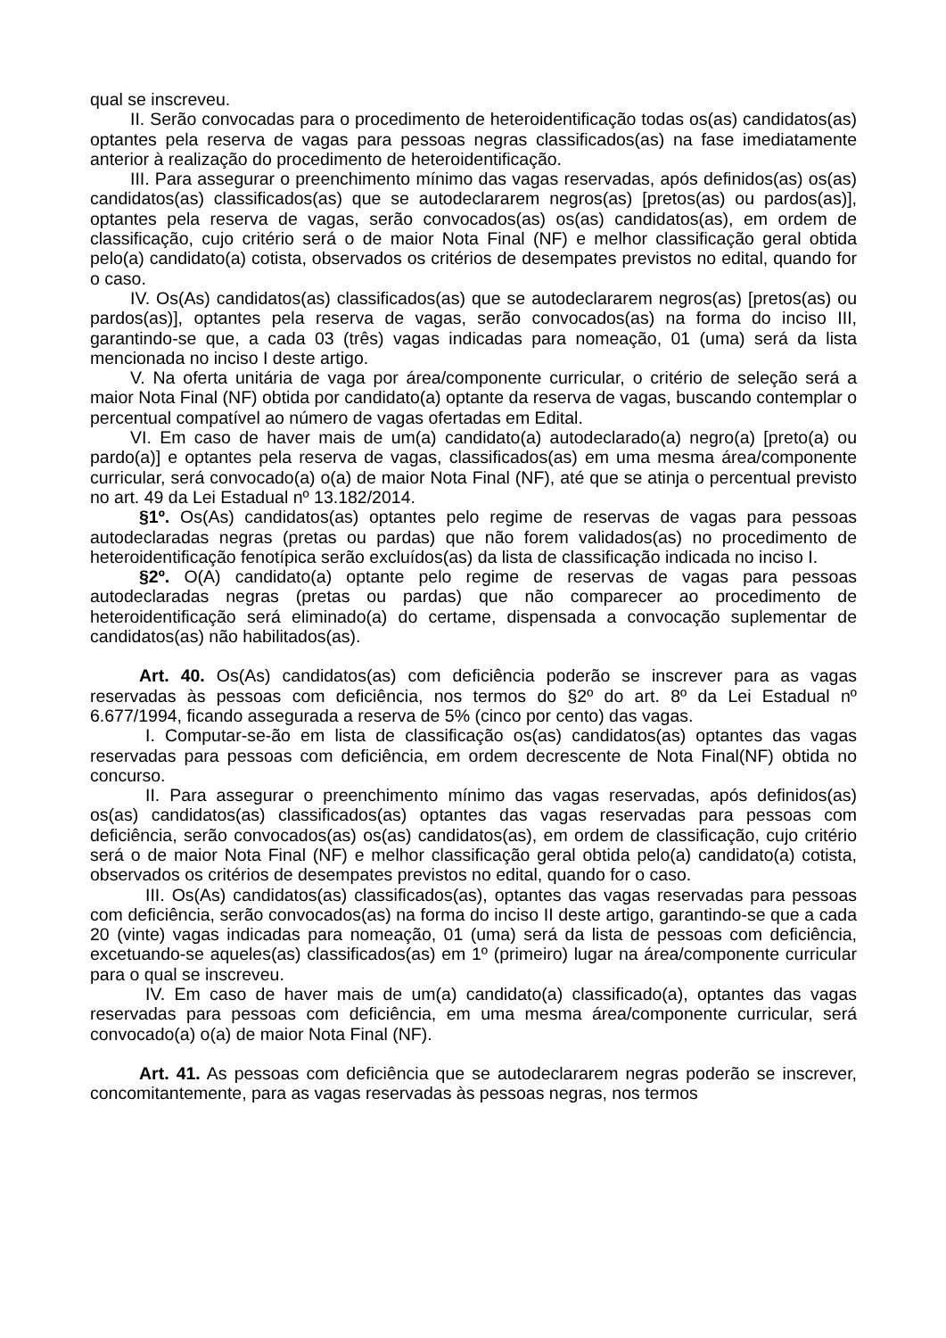qual se inscreveu.
II. Serão convocadas para o procedimento de heteroidentificação todas os(as) candidatos(as) optantes pela reserva de vagas para pessoas negras classificados(as) na fase imediatamente anterior à realização do procedimento de heteroidentificação.
III. Para assegurar o preenchimento mínimo das vagas reservadas, após definidos(as) os(as) candidatos(as) classificados(as) que se autodeclararem negros(as) [pretos(as) ou pardos(as)], optantes pela reserva de vagas, serão convocados(as) os(as) candidatos(as), em ordem de classificação, cujo critério será o de maior Nota Final (NF) e melhor classificação geral obtida pelo(a) candidato(a) cotista, observados os critérios de desempates previstos no edital, quando for o caso.
IV. Os(As) candidatos(as) classificados(as) que se autodeclararem negros(as) [pretos(as) ou pardos(as)], optantes pela reserva de vagas, serão convocados(as) na forma do inciso III, garantindo-se que, a cada 03 (três) vagas indicadas para nomeação, 01 (uma) será da lista mencionada no inciso I deste artigo.
V. Na oferta unitária de vaga por área/componente curricular, o critério de seleção será a maior Nota Final (NF) obtida por candidato(a) optante da reserva de vagas, buscando contemplar o percentual compatível ao número de vagas ofertadas em Edital.
VI. Em caso de haver mais de um(a) candidato(a) autodeclarado(a) negro(a) [preto(a) ou pardo(a)] e optantes pela reserva de vagas, classificados(as) em uma mesma área/componente curricular, será convocado(a) o(a) de maior Nota Final (NF), até que se atinja o percentual previsto no art. 49 da Lei Estadual nº 13.182/2014.
§1º. Os(As) candidatos(as) optantes pelo regime de reservas de vagas para pessoas autodeclaradas negras (pretas ou pardas) que não forem validados(as) no procedimento de heteroidentificação fenotípica serão excluídos(as) da lista de classificação indicada no inciso I.
§2º. O(A) candidato(a) optante pelo regime de reservas de vagas para pessoas autodeclaradas negras (pretas ou pardas) que não comparecer ao procedimento de heteroidentificação será eliminado(a) do certame, dispensada a convocação suplementar de candidatos(as) não habilitados(as).
Art. 40. Os(As) candidatos(as) com deficiência poderão se inscrever para as vagas reservadas às pessoas com deficiência, nos termos do §2º do art. 8º da Lei Estadual nº 6.677/1994, ficando assegurada a reserva de 5% (cinco por cento) das vagas.
I. Computar-se-ão em lista de classificação os(as) candidatos(as) optantes das vagas reservadas para pessoas com deficiência, em ordem decrescente de Nota Final(NF) obtida no concurso.
II. Para assegurar o preenchimento mínimo das vagas reservadas, após definidos(as) os(as) candidatos(as) classificados(as) optantes das vagas reservadas para pessoas com deficiência, serão convocados(as) os(as) candidatos(as), em ordem de classificação, cujo critério será o de maior Nota Final (NF) e melhor classificação geral obtida pelo(a) candidato(a) cotista, observados os critérios de desempates previstos no edital, quando for o caso.
III. Os(As) candidatos(as) classificados(as), optantes das vagas reservadas para pessoas com deficiência, serão convocados(as) na forma do inciso II deste artigo, garantindo-se que a cada 20 (vinte) vagas indicadas para nomeação, 01 (uma) será da lista de pessoas com deficiência, excetuando-se aqueles(as) classificados(as) em 1º (primeiro) lugar na área/componente curricular para o qual se inscreveu.
IV. Em caso de haver mais de um(a) candidato(a) classificado(a), optantes das vagas reservadas para pessoas com deficiência, em uma mesma área/componente curricular, será convocado(a) o(a) de maior Nota Final (NF).
Art. 41. As pessoas com deficiência que se autodeclararem negras poderão se inscrever, concomitantemente, para as vagas reservadas às pessoas negras, nos termos